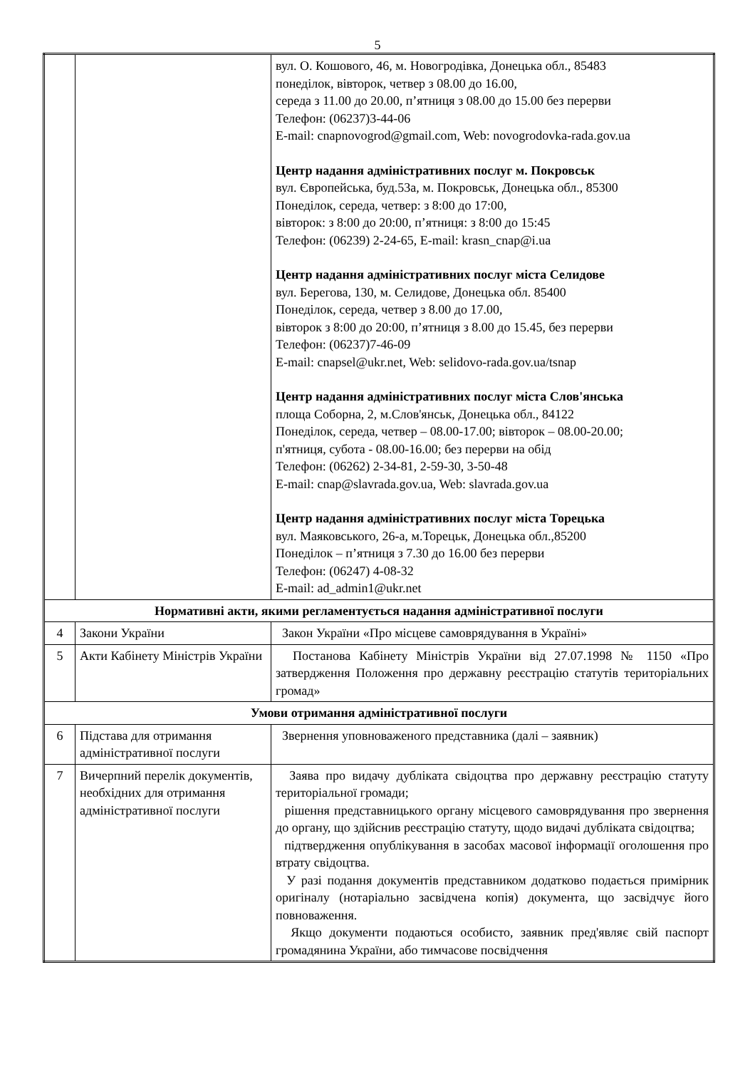5
| | | вул. О. Кошового, 46, м. Новогродівка, Донецька обл., 85483 понеділок, вівторок, четвер з 08.00 до 16.00, середа з 11.00 до 20.00, п’ятниця з 08.00 до 15.00 без перерви Телефон: (06237)3-44-06 E-mail: cnapnovogrod@gmail.com, Web: novogrodovka-rada.gov.ua Центр надання адміністративних послуг м. Покровськ вул. Європейська, буд.53а, м. Покровськ, Донецька обл., 85300 Понеділок, середа, четвер: з 8:00 до 17:00, вівторок: з 8:00 до 20:00, п’ятниця: з 8:00 до 15:45 Телефон: (06239) 2-24-65, E-mail: krasn_cnap@i.ua Центр надання адміністративних послуг міста Селидове вул. Берегова, 130, м. Селидове, Донецька обл. 85400 Понеділок, середа, четвер з 8.00 до 17.00, вівторок з 8:00 до 20:00, п’ятниця з 8.00 до 15.45, без перерви Телефон: (06237)7-46-09 E-mail: cnapsel@ukr.net, Web: selidovo-rada.gov.ua/tsnap Центр надання адміністративних послуг міста Слов'янська площа Соборна, 2, м.Слов'янськ, Донецька обл., 84122 Понеділок, середа, четвер – 08.00-17.00; вівторок – 08.00-20.00; п'ятниця, субота - 08.00-16.00; без перерви на обід Телефон: (06262) 2-34-81, 2-59-30, 3-50-48 E-mail: cnap@slavrada.gov.ua, Web: slavrada.gov.ua Центр надання адміністративних послуг міста Торецька вул. Маяковського, 26-а, м.Торецьк, Донецька обл.,85200 Понеділок – п’ятниця з 7.30 до 16.00 без перерви Телефон: (06247) 4-08-32 E-mail: ad_admin1@ukr.net |
| Нормативні акти, якими регламентується надання адміністративної послуги | | |
| 4 | Закони України | Закон України «Про місцеве самоврядування в Україні» |
| 5 | Акти Кабінету Міністрів України | Постанова Кабінету Міністрів України від 27.07.1998 № 1150 «Про затвердження Положення про державну реєстрацію статутів територіальних громад» |
| Умови отримання адміністративної послуги | | |
| 6 | Підстава для отримання адміністративної послуги | Звернення уповноваженого представника (далі – заявник) |
| 7 | Вичерпний перелік документів, необхідних для отримання адміністративної послуги | Заява про видачу дубліката свідоцтва про державну реєстрацію статуту територіальної громади; рішення представницького органу місцевого самоврядування про звернення до органу, що здійснив реєстрацію статуту, щодо видачі дубліката свідоцтва; підтвердження опублікування в засобах масової інформації оголошення про втрату свідоцтва. У разі подання документів представником додатково подається примірник оригіналу (нотаріально засвідчена копія) документа, що засвідчує його повноваження. Якщо документи подаються особисто, заявник пред'являє свій паспорт громадянина України, або тимчасове посвідчення |